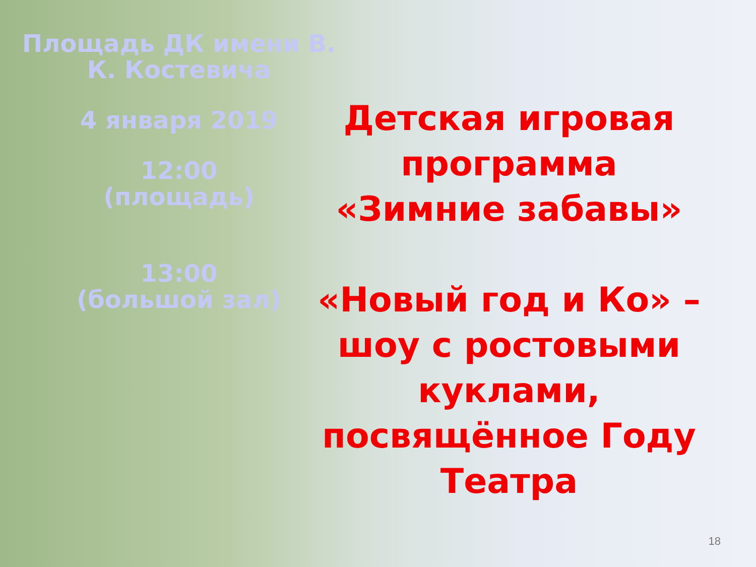Площадь ДК имени В. К. Костевича
4 января 2019
12:00
(площадь)
13:00
(большой зал)
Детская игровая программа «Зимние забавы»
«Новый год и Ко» – шоу с ростовыми куклами, посвящённое Году Театра
18